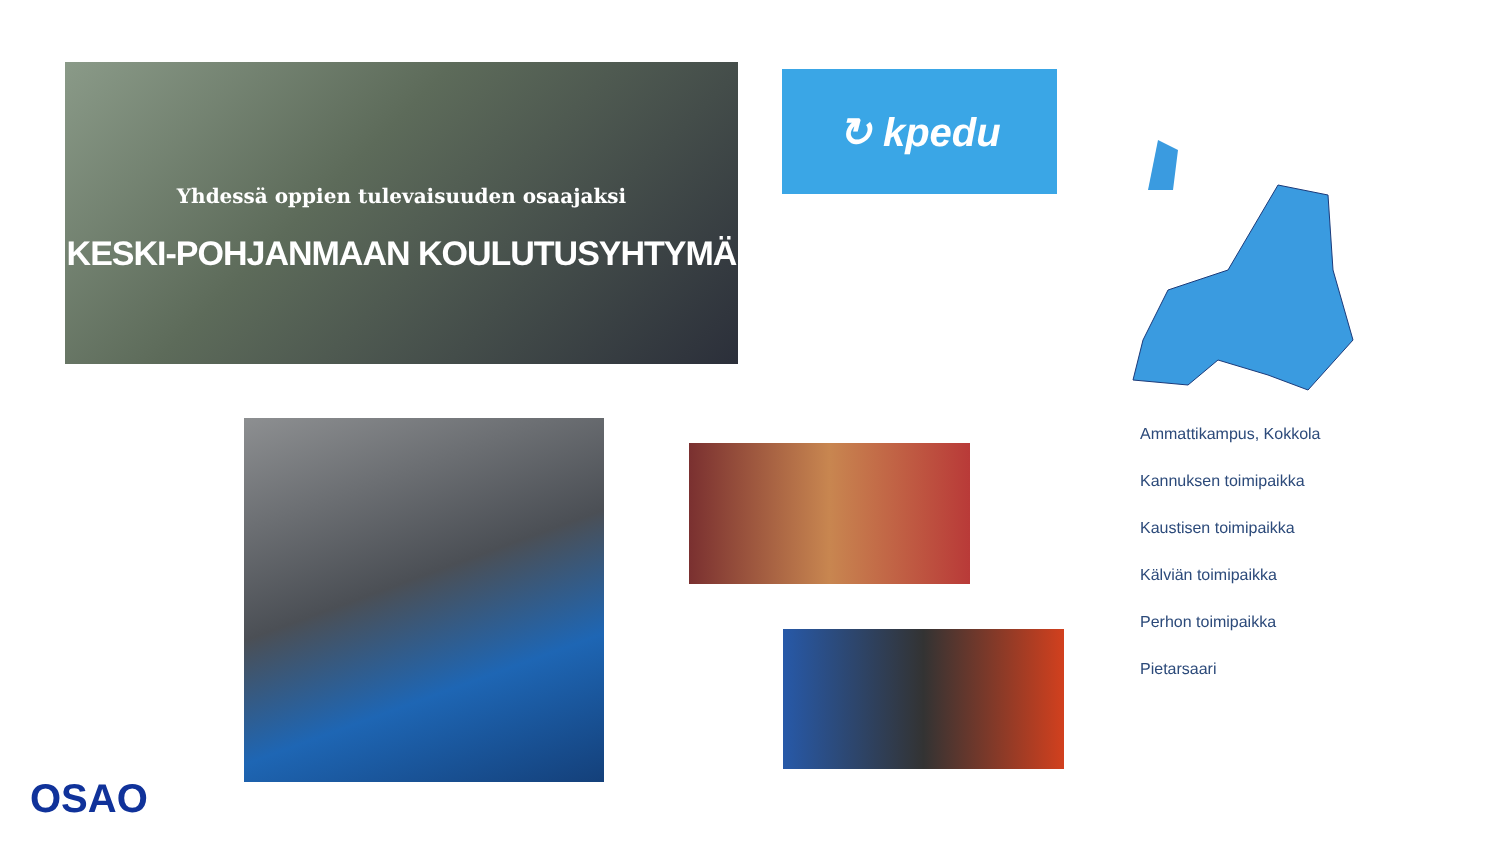Yhdessä oppien tulevaisuuden osaajaksi
KESKI-POHJANMAAN KOULUTUSYHTYMÄ
↻ kpedu
Ammattikampus, Kokkola
Kannuksen toimipaikka
Kaustisen toimipaikka
Kälviän toimipaikka
Perhon toimipaikka
Pietarsaari
OSAO